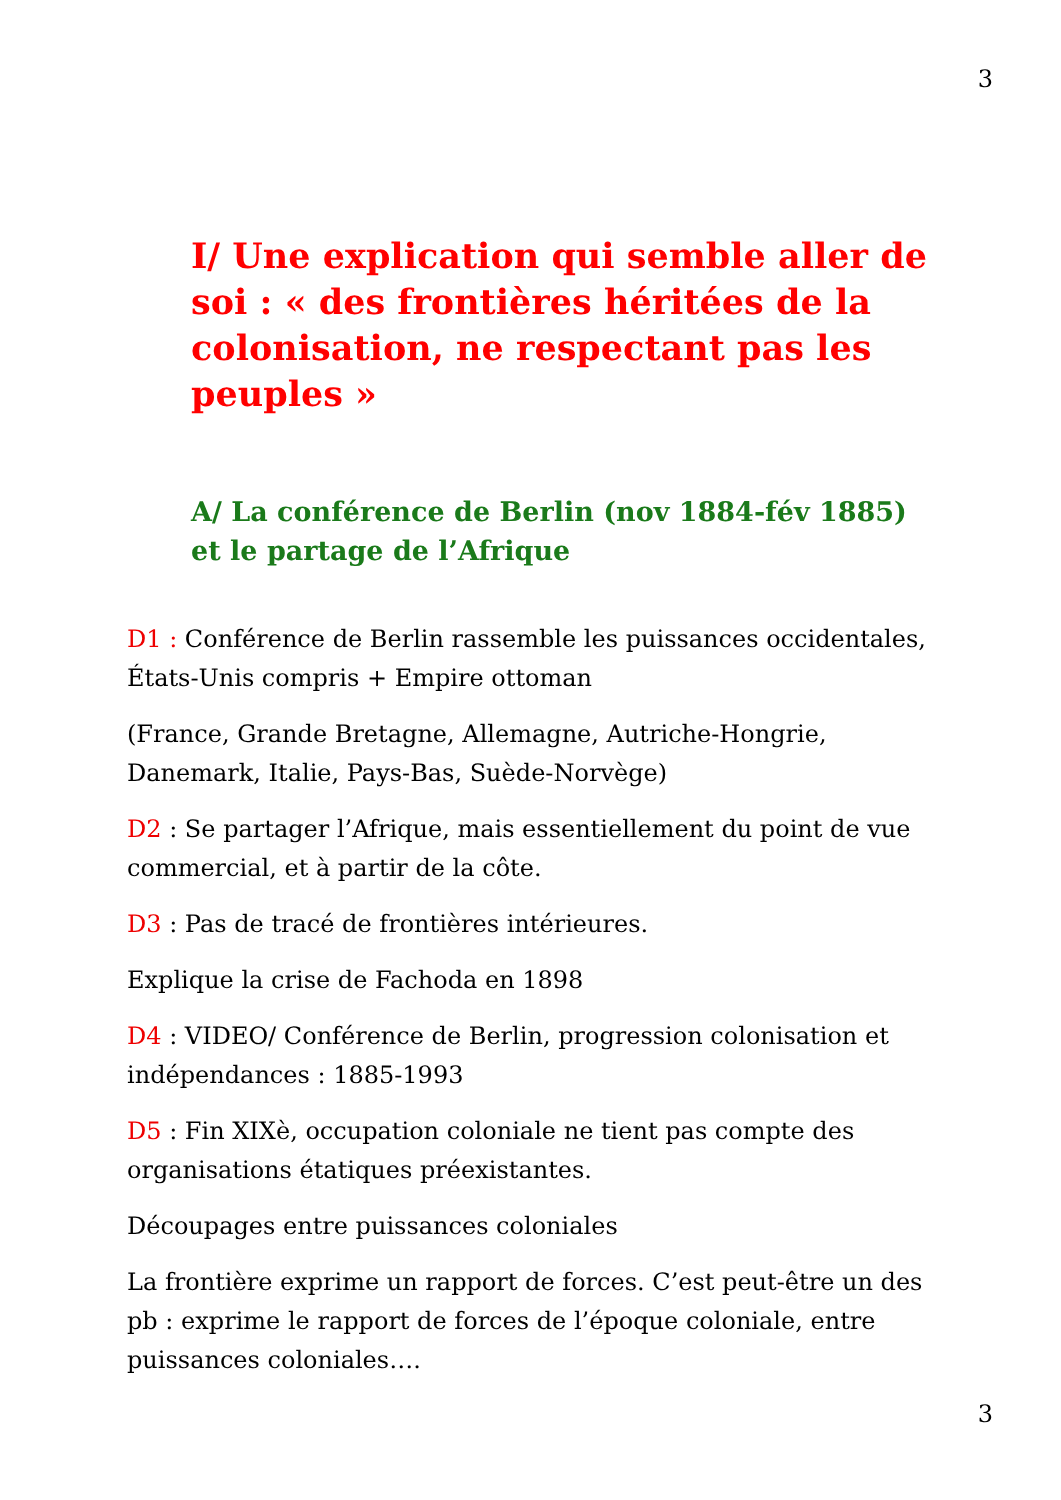3
I/ Une explication qui semble aller de soi : « des frontières héritées de la colonisation, ne respectant pas les peuples »
A/ La conférence de Berlin (nov 1884-fév 1885) et le partage de l’Afrique
D1 : Conférence de Berlin rassemble les puissances occidentales, États-Unis compris + Empire ottoman
(France, Grande Bretagne, Allemagne, Autriche-Hongrie, Danemark, Italie, Pays-Bas, Suède-Norvège)
D2 : Se partager l’Afrique, mais essentiellement du point de vue commercial, et à partir de la côte.
D3 : Pas de tracé de frontières intérieures.
Explique la crise de Fachoda en 1898
D4 : VIDEO/ Conférence de Berlin, progression colonisation et indépendances : 1885-1993
D5 : Fin XIXè, occupation coloniale ne tient pas compte des organisations étatiques préexistantes.
Découpages entre puissances coloniales
La frontière exprime un rapport de forces. C’est peut-être un des pb : exprime le rapport de forces de l’époque coloniale, entre puissances coloniales….
3